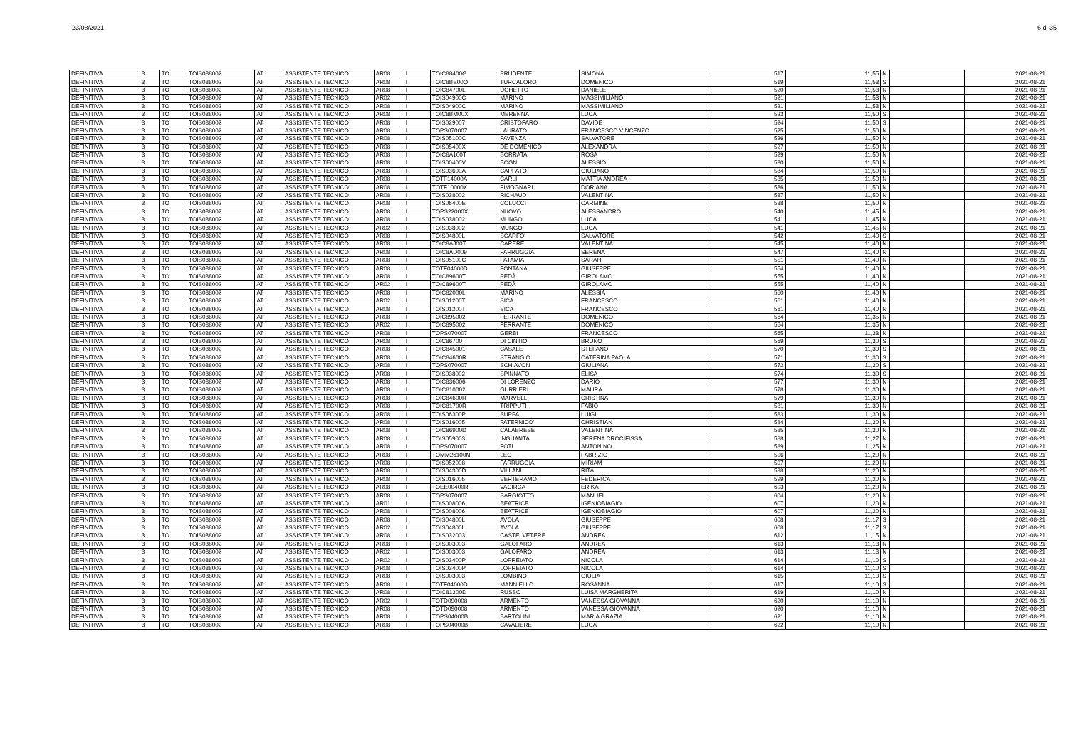23/08/2021 6 di 35
| DEFINITIVA | 3 | TO | TOIS038002 | AT | ASSISTENTE TECNICO | AR08 | I | TOIC88400G | PRUDENTE | SIMONA | 517 | 11,55 | N | | 2021-08-21 |
| DEFINITIVA | 3 | TO | TOIS038002 | AT | ASSISTENTE TECNICO | AR08 | I | TOIC8BE00Q | TURCALORO | DOMENICO | 519 | 11,53 | S | | 2021-08-21 |
| DEFINITIVA | 3 | TO | TOIS038002 | AT | ASSISTENTE TECNICO | AR08 | I | TOIC84700L | UGHETTO | DANIELE | 520 | 11,53 | N | | 2021-08-21 |
| DEFINITIVA | 3 | TO | TOIS038002 | AT | ASSISTENTE TECNICO | AR02 | I | TOIS04900C | MARINO | MASSIMILIANO | 521 | 11,53 | N | | 2021-08-21 |
| DEFINITIVA | 3 | TO | TOIS038002 | AT | ASSISTENTE TECNICO | AR08 | I | TOIS04900C | MARINO | MASSIMILIANO | 521 | 11,53 | N | | 2021-08-21 |
| DEFINITIVA | 3 | TO | TOIS038002 | AT | ASSISTENTE TECNICO | AR08 | I | TOIC8BM00X | MERENNA | LUCA | 523 | 11,50 | S | | 2021-08-21 |
| DEFINITIVA | 3 | TO | TOIS038002 | AT | ASSISTENTE TECNICO | AR08 | I | TOIS029007 | CRISTOFARO | DAVIDE | 524 | 11,50 | S | | 2021-08-21 |
| DEFINITIVA | 3 | TO | TOIS038002 | AT | ASSISTENTE TECNICO | AR08 | I | TOPS070007 | LAURATO | FRANCESCO VINCENZO | 525 | 11,50 | N | | 2021-08-21 |
| DEFINITIVA | 3 | TO | TOIS038002 | AT | ASSISTENTE TECNICO | AR08 | I | TOIS05100C | FAVENZA | SALVATORE | 526 | 11,50 | N | | 2021-08-21 |
| DEFINITIVA | 3 | TO | TOIS038002 | AT | ASSISTENTE TECNICO | AR08 | I | TOIS05400X | DE DOMENICO | ALEXANDRA | 527 | 11,50 | N | | 2021-08-21 |
| DEFINITIVA | 3 | TO | TOIS038002 | AT | ASSISTENTE TECNICO | AR08 | I | TOIC8A100T | BORRATA | ROSA | 529 | 11,50 | N | | 2021-08-21 |
| DEFINITIVA | 3 | TO | TOIS038002 | AT | ASSISTENTE TECNICO | AR08 | I | TOIS00400V | BOGNI | ALESSIO | 530 | 11,50 | N | | 2021-08-21 |
| DEFINITIVA | 3 | TO | TOIS038002 | AT | ASSISTENTE TECNICO | AR08 | I | TOIS03600A | CAPPATO | GIULIANO | 534 | 11,50 | N | | 2021-08-21 |
| DEFINITIVA | 3 | TO | TOIS038002 | AT | ASSISTENTE TECNICO | AR08 | I | TOTF14000A | CARLI | MATTIA ANDREA | 535 | 11,50 | N | | 2021-08-21 |
| DEFINITIVA | 3 | TO | TOIS038002 | AT | ASSISTENTE TECNICO | AR08 | I | TOTF10000X | FIMOGNARI | DORIANA | 536 | 11,50 | N | | 2021-08-21 |
| DEFINITIVA | 3 | TO | TOIS038002 | AT | ASSISTENTE TECNICO | AR08 | I | TOIS038002 | RICHAUD | VALENTINA | 537 | 11,50 | N | | 2021-08-21 |
| DEFINITIVA | 3 | TO | TOIS038002 | AT | ASSISTENTE TECNICO | AR08 | I | TOIS06400E | COLUCCI | CARMINE | 538 | 11,50 | N | | 2021-08-21 |
| DEFINITIVA | 3 | TO | TOIS038002 | AT | ASSISTENTE TECNICO | AR08 | I | TOPS22000X | NUOVO | ALESSANDRO | 540 | 11,45 | N | | 2021-08-21 |
| DEFINITIVA | 3 | TO | TOIS038002 | AT | ASSISTENTE TECNICO | AR08 | I | TOIS038002 | MUNGO | LUCA | 541 | 11,45 | N | | 2021-08-21 |
| DEFINITIVA | 3 | TO | TOIS038002 | AT | ASSISTENTE TECNICO | AR02 | I | TOIS038002 | MUNGO | LUCA | 541 | 11,45 | N | | 2021-08-21 |
| DEFINITIVA | 3 | TO | TOIS038002 | AT | ASSISTENTE TECNICO | AR08 | I | TOIS04800L | SCARFO' | SALVATORE | 542 | 11,40 | S | | 2021-08-21 |
| DEFINITIVA | 3 | TO | TOIS038002 | AT | ASSISTENTE TECNICO | AR08 | I | TOIC8AJ00T | CARERE | VALENTINA | 545 | 11,40 | N | | 2021-08-21 |
| DEFINITIVA | 3 | TO | TOIS038002 | AT | ASSISTENTE TECNICO | AR08 | I | TOIC8AD009 | FARRUGGIA | SERENA | 547 | 11,40 | N | | 2021-08-21 |
| DEFINITIVA | 3 | TO | TOIS038002 | AT | ASSISTENTE TECNICO | AR08 | I | TOIS05100C | PATAMIA | SARAH | 551 | 11,40 | N | | 2021-08-21 |
| DEFINITIVA | 3 | TO | TOIS038002 | AT | ASSISTENTE TECNICO | AR08 | I | TOTF04000D | FONTANA | GIUSEPPE | 554 | 11,40 | N | | 2021-08-21 |
| DEFINITIVA | 3 | TO | TOIS038002 | AT | ASSISTENTE TECNICO | AR08 | I | TOIC89600T | PEDÀ | GIROLAMO | 555 | 11,40 | N | | 2021-08-21 |
| DEFINITIVA | 3 | TO | TOIS038002 | AT | ASSISTENTE TECNICO | AR02 | I | TOIC89600T | PEDÀ | GIROLAMO | 555 | 11,40 | N | | 2021-08-21 |
| DEFINITIVA | 3 | TO | TOIS038002 | AT | ASSISTENTE TECNICO | AR08 | I | TOIC82000L | MARINO | ALESSIA | 560 | 11,40 | N | | 2021-08-21 |
| DEFINITIVA | 3 | TO | TOIS038002 | AT | ASSISTENTE TECNICO | AR02 | I | TOIS01200T | SICA | FRANCESCO | 561 | 11,40 | N | | 2021-08-21 |
| DEFINITIVA | 3 | TO | TOIS038002 | AT | ASSISTENTE TECNICO | AR08 | I | TOIS01200T | SICA | FRANCESCO | 561 | 11,40 | N | | 2021-08-21 |
| DEFINITIVA | 3 | TO | TOIS038002 | AT | ASSISTENTE TECNICO | AR08 | I | TOIC895002 | FERRANTE | DOMENICO | 564 | 11,35 | N | | 2021-08-21 |
| DEFINITIVA | 3 | TO | TOIS038002 | AT | ASSISTENTE TECNICO | AR02 | I | TOIC895002 | FERRANTE | DOMENICO | 564 | 11,35 | N | | 2021-08-21 |
| DEFINITIVA | 3 | TO | TOIS038002 | AT | ASSISTENTE TECNICO | AR08 | I | TOPS070007 | GERBI | FRANCESCO | 565 | 11,33 | N | | 2021-08-21 |
| DEFINITIVA | 3 | TO | TOIS038002 | AT | ASSISTENTE TECNICO | AR08 | I | TOIC86700T | DI CINTIO | BRUNO | 569 | 11,30 | S | | 2021-08-21 |
| DEFINITIVA | 3 | TO | TOIS038002 | AT | ASSISTENTE TECNICO | AR08 | I | TOIC845001 | CASALE | STEFANO | 570 | 11,30 | S | | 2021-08-21 |
| DEFINITIVA | 3 | TO | TOIS038002 | AT | ASSISTENTE TECNICO | AR08 | I | TOIC84600R | STRANGIO | CATERINA PAOLA | 571 | 11,30 | S | | 2021-08-21 |
| DEFINITIVA | 3 | TO | TOIS038002 | AT | ASSISTENTE TECNICO | AR08 | I | TOPS070007 | SCHIAVON | GIULIANA | 572 | 11,30 | S | | 2021-08-21 |
| DEFINITIVA | 3 | TO | TOIS038002 | AT | ASSISTENTE TECNICO | AR08 | I | TOIS038002 | SPINNATO | ELISA | 574 | 11,30 | S | | 2021-08-21 |
| DEFINITIVA | 3 | TO | TOIS038002 | AT | ASSISTENTE TECNICO | AR08 | I | TOIC836006 | DI LORENZO | DARIO | 577 | 11,30 | N | | 2021-08-21 |
| DEFINITIVA | 3 | TO | TOIS038002 | AT | ASSISTENTE TECNICO | AR08 | I | TOIC810002 | GURRIERI | MAURA | 578 | 11,30 | N | | 2021-08-21 |
| DEFINITIVA | 3 | TO | TOIS038002 | AT | ASSISTENTE TECNICO | AR08 | I | TOIC84600R | MARVELLI | CRISTINA | 579 | 11,30 | N | | 2021-08-21 |
| DEFINITIVA | 3 | TO | TOIS038002 | AT | ASSISTENTE TECNICO | AR08 | I | TOIC81700R | TRIPPUTI | FABIO | 581 | 11,30 | N | | 2021-08-21 |
| DEFINITIVA | 3 | TO | TOIS038002 | AT | ASSISTENTE TECNICO | AR08 | I | TOIS06300P | SUPPA | LUIGI | 583 | 11,30 | N | | 2021-08-21 |
| DEFINITIVA | 3 | TO | TOIS038002 | AT | ASSISTENTE TECNICO | AR08 | I | TOIS016005 | PATERNICO' | CHRISTIAN | 584 | 11,30 | N | | 2021-08-21 |
| DEFINITIVA | 3 | TO | TOIS038002 | AT | ASSISTENTE TECNICO | AR08 | I | TOIC86900D | CALABRESE | VALENTINA | 585 | 11,30 | N | | 2021-08-21 |
| DEFINITIVA | 3 | TO | TOIS038002 | AT | ASSISTENTE TECNICO | AR08 | I | TOIS059003 | INGUANTA | SERENA CROCIFISSA | 588 | 11,27 | N | | 2021-08-21 |
| DEFINITIVA | 3 | TO | TOIS038002 | AT | ASSISTENTE TECNICO | AR08 | I | TOPS070007 | FOTI | ANTONINO | 589 | 11,25 | N | | 2021-08-21 |
| DEFINITIVA | 3 | TO | TOIS038002 | AT | ASSISTENTE TECNICO | AR08 | I | TOMM26100N | LEO | FABRIZIO | 596 | 11,20 | N | | 2021-08-21 |
| DEFINITIVA | 3 | TO | TOIS038002 | AT | ASSISTENTE TECNICO | AR08 | I | TOIS052008 | FARRUGGIA | MIRIAM | 597 | 11,20 | N | | 2021-08-21 |
| DEFINITIVA | 3 | TO | TOIS038002 | AT | ASSISTENTE TECNICO | AR08 | I | TOIS04300D | VILLANI | RITA | 598 | 11,20 | N | | 2021-08-21 |
| DEFINITIVA | 3 | TO | TOIS038002 | AT | ASSISTENTE TECNICO | AR08 | I | TOIS016005 | VERTERAMO | FEDERICA | 599 | 11,20 | N | | 2021-08-21 |
| DEFINITIVA | 3 | TO | TOIS038002 | AT | ASSISTENTE TECNICO | AR08 | I | TOEE00400R | VACIRCA | ERIKA | 603 | 11,20 | N | | 2021-08-21 |
| DEFINITIVA | 3 | TO | TOIS038002 | AT | ASSISTENTE TECNICO | AR08 | I | TOPS070007 | SARGIOTTO | MANUEL | 604 | 11,20 | N | | 2021-08-21 |
| DEFINITIVA | 3 | TO | TOIS038002 | AT | ASSISTENTE TECNICO | AR01 | I | TOIS008006 | BEATRICE | IGENIOBIAGIO | 607 | 11,20 | N | | 2021-08-21 |
| DEFINITIVA | 3 | TO | TOIS038002 | AT | ASSISTENTE TECNICO | AR08 | I | TOIS008006 | BEATRICE | IGENIOBIAGIO | 607 | 11,20 | N | | 2021-08-21 |
| DEFINITIVA | 3 | TO | TOIS038002 | AT | ASSISTENTE TECNICO | AR08 | I | TOIS04800L | AVOLA | GIUSEPPE | 608 | 11,17 | S | | 2021-08-21 |
| DEFINITIVA | 3 | TO | TOIS038002 | AT | ASSISTENTE TECNICO | AR02 | I | TOIS04800L | AVOLA | GIUSEPPE | 608 | 11,17 | S | | 2021-08-21 |
| DEFINITIVA | 3 | TO | TOIS038002 | AT | ASSISTENTE TECNICO | AR08 | I | TOIS032003 | CASTELVETERE | ANDREA | 612 | 11,15 | N | | 2021-08-21 |
| DEFINITIVA | 3 | TO | TOIS038002 | AT | ASSISTENTE TECNICO | AR08 | I | TOIS003003 | GALOFARO | ANDREA | 613 | 11,13 | N | | 2021-08-21 |
| DEFINITIVA | 3 | TO | TOIS038002 | AT | ASSISTENTE TECNICO | AR02 | I | TOIS003003 | GALOFARO | ANDREA | 613 | 11,13 | N | | 2021-08-21 |
| DEFINITIVA | 3 | TO | TOIS038002 | AT | ASSISTENTE TECNICO | AR02 | I | TOIS03400P | LOPREIATO | NICOLA | 614 | 11,10 | S | | 2021-08-21 |
| DEFINITIVA | 3 | TO | TOIS038002 | AT | ASSISTENTE TECNICO | AR08 | I | TOIS03400P | LOPREIATO | NICOLA | 614 | 11,10 | S | | 2021-08-21 |
| DEFINITIVA | 3 | TO | TOIS038002 | AT | ASSISTENTE TECNICO | AR08 | I | TOIS003003 | LOMBINO | GIULIA | 615 | 11,10 | S | | 2021-08-21 |
| DEFINITIVA | 3 | TO | TOIS038002 | AT | ASSISTENTE TECNICO | AR08 | I | TOTF04000D | MANNIELLO | ROSANNA | 617 | 11,10 | S | | 2021-08-21 |
| DEFINITIVA | 3 | TO | TOIS038002 | AT | ASSISTENTE TECNICO | AR08 | I | TOIC81300D | RUSSO | LUISA MARGHERITA | 619 | 11,10 | N | | 2021-08-21 |
| DEFINITIVA | 3 | TO | TOIS038002 | AT | ASSISTENTE TECNICO | AR02 | I | TOTD090008 | ARMENTO | VANESSA GIOVANNA | 620 | 11,10 | N | | 2021-08-21 |
| DEFINITIVA | 3 | TO | TOIS038002 | AT | ASSISTENTE TECNICO | AR08 | I | TOTD090008 | ARMENTO | VANESSA GIOVANNA | 620 | 11,10 | N | | 2021-08-21 |
| DEFINITIVA | 3 | TO | TOIS038002 | AT | ASSISTENTE TECNICO | AR08 | I | TOPS04000B | BARTOLINI | MARIA GRAZIA | 621 | 11,10 | N | | 2021-08-21 |
| DEFINITIVA | 3 | TO | TOIS038002 | AT | ASSISTENTE TECNICO | AR08 | I | TOPS04000B | CAVALIERE | LUCA | 622 | 11,10 | N | | 2021-08-21 |